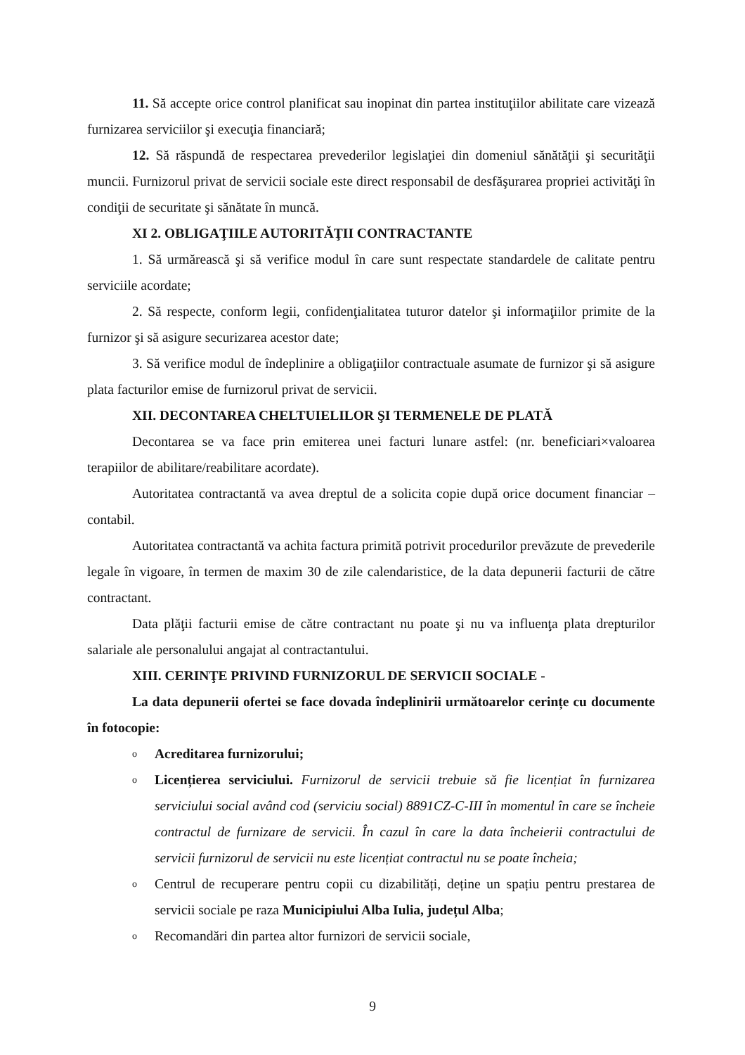11. Să accepte orice control planificat sau inopinat din partea instituţiilor abilitate care vizează furnizarea serviciilor şi execuţia financiară;
12. Să răspundă de respectarea prevederilor legislaţiei din domeniul sănătăţii şi securităţii muncii. Furnizorul privat de servicii sociale este direct responsabil de desfăşurarea propriei activităţi în condiţii de securitate şi sănătate în muncă.
XI 2. OBLIGAŢIILE AUTORITĂŢII CONTRACTANTE
1. Să urmărească şi să verifice modul în care sunt respectate standardele de calitate pentru serviciile acordate;
2. Să respecte, conform legii, confidenţialitatea tuturor datelor şi informaţiilor primite de la furnizor şi să asigure securizarea acestor date;
3. Să verifice modul de îndeplinire a obligaţiilor contractuale asumate de furnizor şi să asigure plata facturilor emise de furnizorul privat de servicii.
XII. DECONTAREA CHELTUIELILOR ŞI TERMENELE DE PLATĂ
Decontarea se va face prin emiterea unei facturi lunare astfel: (nr. beneficiari×valoarea terapiilor de abilitare/reabilitare acordate).
Autoritatea contractantă va avea dreptul de a solicita copie după orice document financiar –contabil.
Autoritatea contractantă va achita factura primită potrivit procedurilor prevăzute de prevederile legale în vigoare, în termen de maxim 30 de zile calendaristice, de la data depunerii facturii de către contractant.
Data plăţii facturii emise de către contractant nu poate şi nu va influenţa plata drepturilor salariale ale personalului angajat al contractantului.
XIII. CERINŢE PRIVIND FURNIZORUL DE SERVICII SOCIALE -
La data depunerii ofertei se face dovada îndeplinirii următoarelor cerințe cu documente în fotocopie:
o Acreditarea furnizorului;
o Licențierea serviciului. Furnizorul de servicii trebuie să fie licențiat în furnizarea serviciului social având cod (serviciu social) 8891CZ-C-III în momentul în care se încheie contractul de furnizare de servicii. În cazul în care la data încheierii contractului de servicii furnizorul de servicii nu este licențiat contractul nu se poate încheia;
o Centrul de recuperare pentru copii cu dizabilități, deține un spațiu pentru prestarea de servicii sociale pe raza Municipiului Alba Iulia, județul Alba;
o Recomandări din partea altor furnizori de servicii sociale,
9